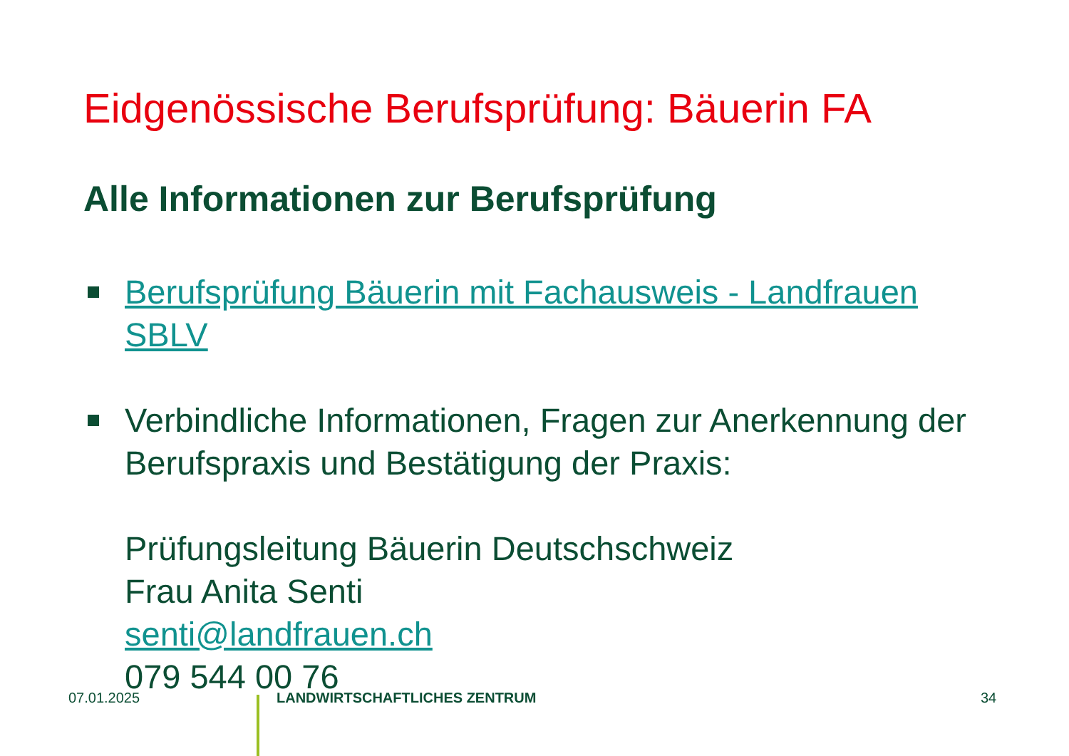Eidgenössische Berufsprüfung: Bäuerin FA
Alle Informationen zur Berufsprüfung
Berufsprüfung Bäuerin mit Fachausweis - Landfrauen SBLV
Verbindliche Informationen, Fragen zur Anerkennung der Berufspraxis und Bestätigung der Praxis:
Prüfungsleitung Bäuerin Deutschschweiz
Frau Anita Senti
senti@landfrauen.ch
079 544 00 76
07.01.2025 LANDWIRTSCHAFTLICHES ZENTRUM 34